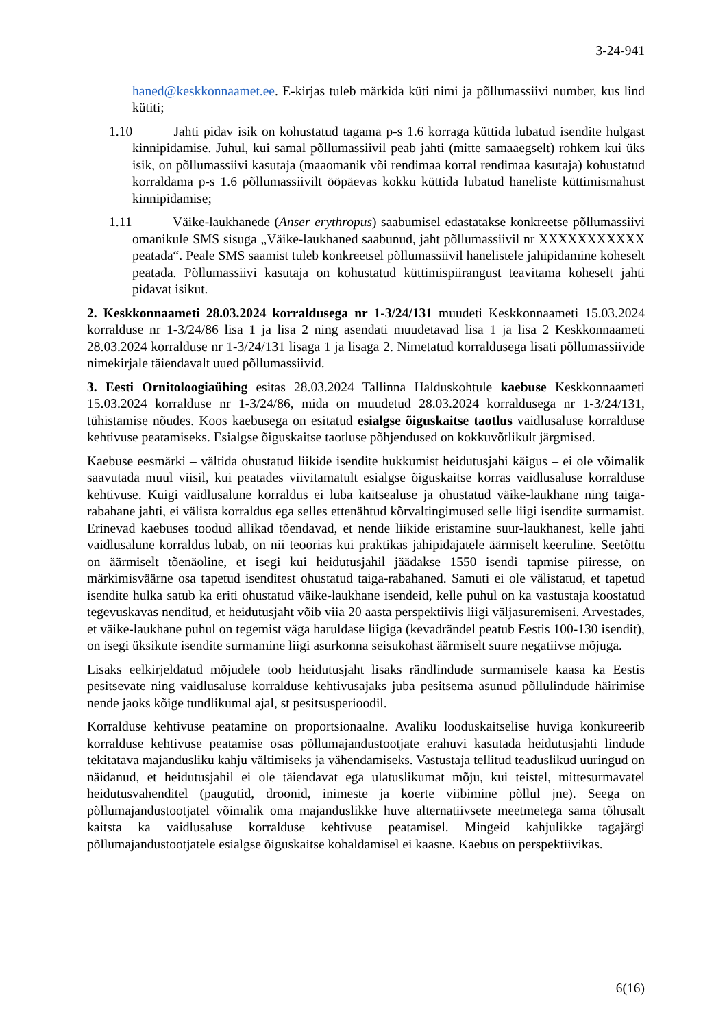3-24-941
haned@keskkonnaamet.ee. E-kirjas tuleb märkida küti nimi ja põllumassiivi number, kus lind kütiti;
1.10 Jahti pidav isik on kohustatud tagama p-s 1.6 korraga küttida lubatud isendite hulgast kinnipidamise. Juhul, kui samal põllumassiivil peab jahti (mitte samaaegselt) rohkem kui üks isik, on põllumassiivi kasutaja (maaomanik või rendimaa korral rendimaa kasutaja) kohustatud korraldama p-s 1.6 põllumassiivilt ööpäevas kokku küttida lubatud haneliste küttimismahust kinnipidamise;
1.11 Väike-laukhanede (Anser erythropus) saabumisel edastatakse konkreetse põllumassiivi omanikule SMS sisuga „Väike-laukhaned saabunud, jaht põllumassiivil nr XXXXXXXXXXX peatada“. Peale SMS saamist tuleb konkreetsel põllumassiivil hanelistele jahipidamine koheselt peatada. Põllumassiivi kasutaja on kohustatud küttimispiirangust teavitama koheselt jahti pidavat isikut.
2. Keskkonnaameti 28.03.2024 korraldusega nr 1-3/24/131 muudeti Keskkonnaameti 15.03.2024 korralduse nr 1-3/24/86 lisa 1 ja lisa 2 ning asendati muudetavad lisa 1 ja lisa 2 Keskkonnaameti 28.03.2024 korralduse nr 1-3/24/131 lisaga 1 ja lisaga 2. Nimetatud korraldusega lisati põllumassiivide nimekirjale täiendavalt uued põllumassiivid.
3. Eesti Ornitoloogiaühing esitas 28.03.2024 Tallinna Halduskohtule kaebuse Keskkonnaameti 15.03.2024 korralduse nr 1-3/24/86, mida on muudetud 28.03.2024 korraldusega nr 1-3/24/131, tühistamise nõudes. Koos kaebusega on esitatud esialgse õiguskaitse taotlus vaidlusaluse korralduse kehtivuse peatamiseks. Esialgse õiguskaitse taotluse põhjendused on kokkuvõtlikult järgmised.
Kaebuse eesmärki – vältida ohustatud liikide isendite hukkumist heidutusjahi käigus – ei ole võimalik saavutada muul viisil, kui peatades viivitamatult esialgse õiguskaitse korras vaidlusaluse korralduse kehtivuse. Kuigi vaidlusalune korraldus ei luba kaitsealuse ja ohustatud väike-laukhane ning taiga-rabahane jahti, ei välista korraldus ega selles ettenähtud kõrvaltingimused selle liigi isendite surmamist. Erinevad kaebuses toodud allikad tõendavad, et nende liikide eristamine suur-laukhanest, kelle jahti vaidlusalune korraldus lubab, on nii teoorias kui praktikas jahipidajatele äärmiselt keeruline. Seetõttu on äärmiselt tõenäoline, et isegi kui heidutusjahil jäädakse 1550 isendi tapmise piiresse, on märkimisväärne osa tapetud isenditest ohustatud taiga-rabahaned. Samuti ei ole välistatud, et tapetud isendite hulka satub ka eriti ohustatud väike-laukhane isendeid, kelle puhul on ka vastustaja koostatud tegevuskavas nenditud, et heidutusjaht võib viia 20 aasta perspektiivis liigi väljasuremiseni. Arvestades, et väike-laukhane puhul on tegemist väga haruldase liigiga (kevadrändel peatub Eestis 100-130 isendit), on isegi üksikute isendite surmamine liigi asurkonna seisukohast äärmiselt suure negatiivse mõjuga.
Lisaks eelkirjeldatud mõjudele toob heidutusjaht lisaks rändlindude surmamisele kaasa ka Eestis pesitsevate ning vaidlusaluse korralduse kehtivusajaks juba pesitsema asunud põllulindude häirimise nende jaoks kõige tundlikumal ajal, st pesitsusperioodil.
Korralduse kehtivuse peatamine on proportsionaalne. Avaliku looduskaitselise huviga konkureerib korralduse kehtivuse peatamise osas põllumajandustootjate erahuvi kasutada heidutusjahti lindude tekitatava majandusliku kahju vältimiseks ja vähendamiseks. Vastustaja tellitud teaduslikud uuringud on näidanud, et heidutusjahil ei ole täiendavat ega ulatuslikumat mõju, kui teistel, mittesurmavatel heidutusvahenditel (paugutid, droonid, inimeste ja koerte viibimine põllul jne). Seega on põllumajandustootjatel võimalik oma majanduslikke huve alternatiivsete meetmetega sama tõhusalt kaitsta ka vaidlusaluse korralduse kehtivuse peatamisel. Mingeid kahjulikke tagajärgi põllumajandustootjatele esialgse õiguskaitse kohaldamisel ei kaasne. Kaebus on perspektiivikas.
6(16)